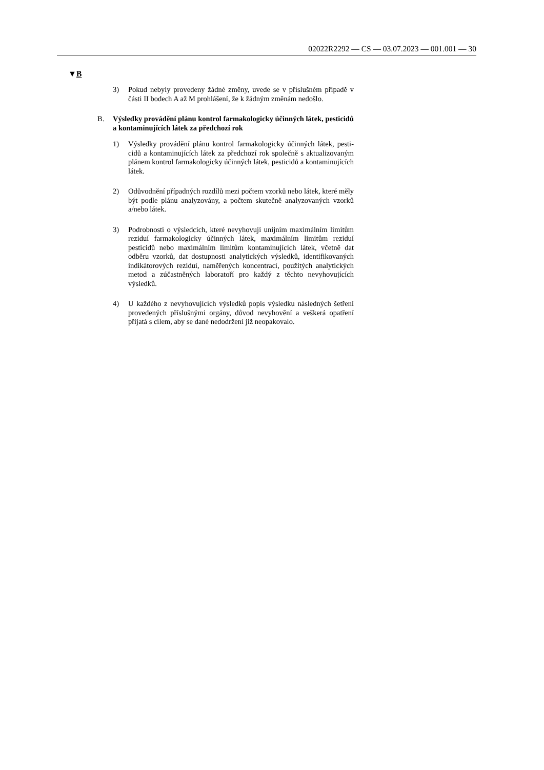02022R2292 — CS — 03.07.2023 — 001.001 — 30
▼B
3) Pokud nebyly provedeny žádné změny, uvede se v příslušném případě v části II bodech A až M prohlášení, že k žádným změnám nedošlo.
B. Výsledky provádění plánu kontrol farmakologicky účinných látek, pesti­cidů a kontaminujících látek za předchozí rok
1) Výsledky provádění plánu kontrol farmakologicky účinných látek, pesti­cidů a kontaminujících látek za předchozí rok společně s aktualizovaným plánem kontrol farmakologicky účinných látek, pesticidů a kontaminují­cích látek.
2) Odůvodnění případných rozdílů mezi počtem vzorků nebo látek, které měly být podle plánu analyzovány, a počtem skutečně analyzovaných vzorků a/nebo látek.
3) Podrobnosti o výsledcích, které nevyhovují unijním maximálním limitům reziduí farmakologicky účinných látek, maximálním limitům reziduí pesticidů nebo maximálním limitům kontaminujících látek, včetně dat odběru vzorků, dat dostupnosti analytických výsledků, identifikovaných indikátorových reziduí, naměřených koncentrací, použitých analytických metod a zúčastněných laboratoří pro každý z těchto nevyhovujících výsledků.
4) U každého z nevyhovujících výsledků popis výsledku následných šetření provedených příslušnými orgány, důvod nevyhovění a veškerá opatření přijatá s cílem, aby se dané nedodržení již neopakovalo.